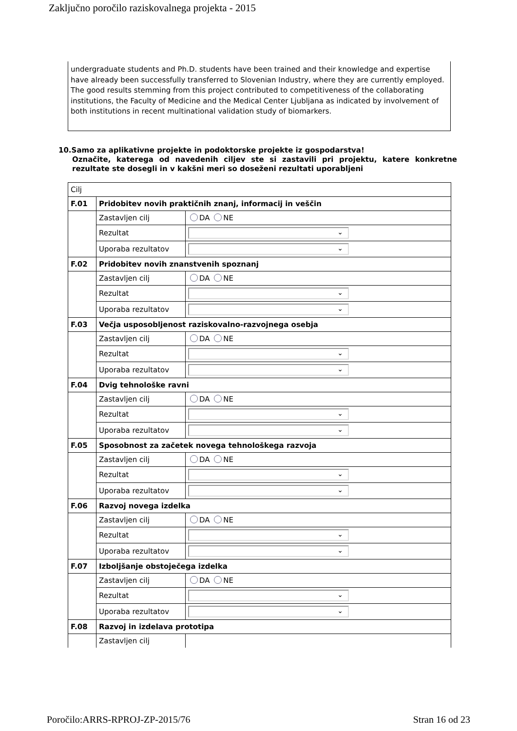Zaključno poročilo raziskovalnega projekta - 2015
undergraduate students and Ph.D. students have been trained and their knowledge and expertise have already been successfully transferred to Slovenian Industry, where they are currently employed. The good results stemming from this project contributed to competitiveness of the collaborating institutions, the Faculty of Medicine and the Medical Center Ljubljana as indicated by involvement of both institutions in recent multinational validation study of biomarkers.
10.Samo za aplikativne projekte in podoktorske projekte iz gospodarstva!
Označite, katerega od navedenih ciljev ste si zastavili pri projektu, katere konkretne rezultate ste dosegli in v kakšni meri so doseženi rezultati uporabljeni
| Cilj | | |
| F.01 | Pridobitev novih praktičnih znanj, informacij in veščin | |
| | Zastavljen cilj | DA NE |
| | Rezultat | ⌄ |
| | Uporaba rezultatov | ⌄ |
| F.02 | Pridobitev novih znanstvenih spoznanj | |
| | Zastavljen cilj | DA NE |
| | Rezultat | ⌄ |
| | Uporaba rezultatov | ⌄ |
| F.03 | Večja usposobljenost raziskovalno-razvojnega osebja | |
| | Zastavljen cilj | DA NE |
| | Rezultat | ⌄ |
| | Uporaba rezultatov | ⌄ |
| F.04 | Dvig tehnološke ravni | |
| | Zastavljen cilj | DA NE |
| | Rezultat | ⌄ |
| | Uporaba rezultatov | ⌄ |
| F.05 | Sposobnost za začetek novega tehnološkega razvoja | |
| | Zastavljen cilj | DA NE |
| | Rezultat | ⌄ |
| | Uporaba rezultatov | ⌄ |
| F.06 | Razvoj novega izdelka | |
| | Zastavljen cilj | DA NE |
| | Rezultat | ⌄ |
| | Uporaba rezultatov | ⌄ |
| F.07 | Izboljšanje obstoječega izdelka | |
| | Zastavljen cilj | DA NE |
| | Rezultat | ⌄ |
| | Uporaba rezultatov | ⌄ |
| F.08 | Razvoj in izdelava prototipa | |
| | Zastavljen cilj | |
Poročilo:ARRS-RPROJ-ZP-2015/76 Stran 16 od 23